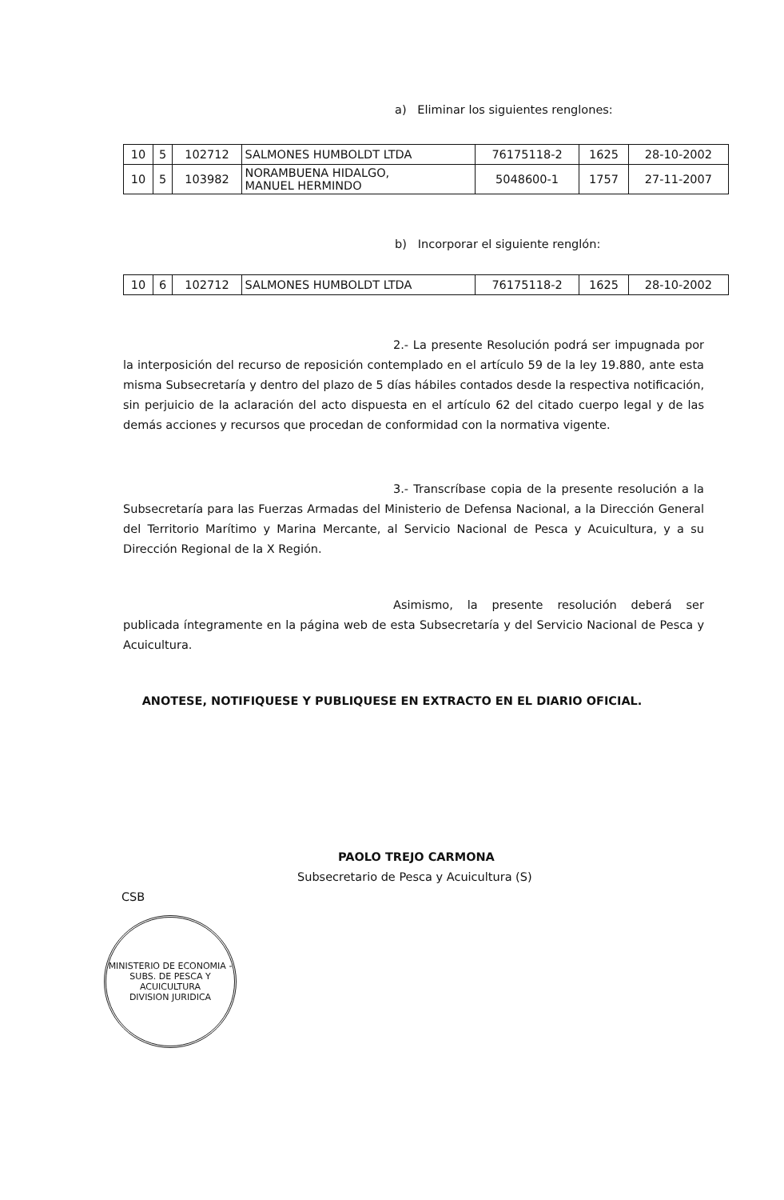a) Eliminar los siguientes renglones:
| 10 | 5 | 102712 | SALMONES HUMBOLDT LTDA | 76175118-2 | 1625 | 28-10-2002 |
| 10 | 5 | 103982 | NORAMBUENA HIDALGO, MANUEL HERMINDO | 5048600-1 | 1757 | 27-11-2007 |
b) Incorporar el siguiente renglón:
| 10 | 6 | 102712 | SALMONES HUMBOLDT LTDA | 76175118-2 | 1625 | 28-10-2002 |
2.- La presente Resolución podrá ser impugnada por la interposición del recurso de reposición contemplado en el artículo 59 de la ley 19.880, ante esta misma Subsecretaría y dentro del plazo de 5 días hábiles contados desde la respectiva notificación, sin perjuicio de la aclaración del acto dispuesta en el artículo 62 del citado cuerpo legal y de las demás acciones y recursos que procedan de conformidad con la normativa vigente.
3.- Transcríbase copia de la presente resolución a la Subsecretaría para las Fuerzas Armadas del Ministerio de Defensa Nacional, a la Dirección General del Territorio Marítimo y Marina Mercante, al Servicio Nacional de Pesca y Acuicultura, y a su Dirección Regional de la X Región.
Asimismo, la presente resolución deberá ser publicada íntegramente en la página web de esta Subsecretaría y del Servicio Nacional de Pesca y Acuicultura.
ANOTESE, NOTIFIQUESE Y PUBLIQUESE EN EXTRACTO EN EL DIARIO OFICIAL.
PAOLO TREJO CARMONA
Subsecretario de Pesca y Acuicultura (S)
CSB
MINISTERIO DE ECONOMIA - SUBS. DE PESCA Y ACUICULTURA
DIVISION JURIDICA